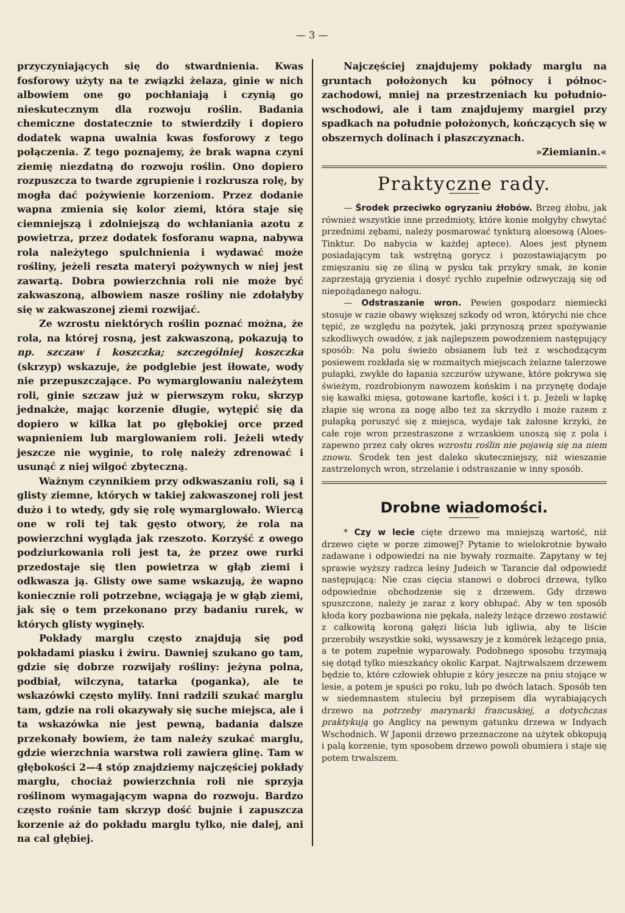— 3 —
przyczyniających się do stwardnienia. Kwas fosforowy użyty na te związki żelaza, ginie w nich albowiem one go pochłaniają i czynią go nieskutecznym dla rozwoju roślin. Badania chemiczne dostatecznie to stwierdziły i dopiero dodatek wapna uwalnia kwas fosforowy z tego połączenia. Z tego poznajemy, że brak wapna czyni ziemię niezdatną do rozwoju roślin. Ono dopiero rozpuszcza to twarde zgrupienie i rozkrusza rolę, by mogła dać pożywienie korzeniom. Przez dodanie wapna zmienia się kolor ziemi, która staje się ciemniejszą i zdolniejszą do wchłaniania azotu z powietrza, przez dodatek fosforanu wapna, nabywa rola należytego spulchnienia i wydawać może rośliny, jeżeli reszta materyi pożywnych w niej jest zawartą. Dobra powierzchnia roli nie może być zakwaszoną, albowiem nasze rośliny nie zdołałyby się w zakwaszonej ziemi rozwijać.
Ze wzrostu niektórych roślin poznać można, że rola, na której rosną, jest zakwaszoną, pokazują to np. szczaw i koszczka; szczególniej koszczka (skrzyp) wskazuje, że podglebie jest iłowate, wody nie przepuszczające. Po wymarglowaniu należytem roli, ginie szczaw już w pierwszym roku, skrzyp jednakże, mając korzenie długie, wytępić się da dopiero w kilka lat po głębokiej orce przed wapnieniem lub marglowaniem roli. Jeżeli wtedy jeszcze nie wyginie, to rolę należy zdrenować i usunąć z niej wilgoć zbyteczną.
Ważnym czynnikiem przy odkwaszaniu roli, są i glisty ziemne, których w takiej zakwaszonej roli jest dużo i to wtedy, gdy się rolę wymarglowało. Wiercą one w roli tej tak gęsto otwory, że rola na powierzchni wygląda jak rzeszoto. Korzyść z owego podziurkowania roli jest ta, że przez owe rurki przedostaje się tlen powietrza w głąb ziemi i odkwasza ją. Glisty owe same wskazują, że wapno koniecznie roli potrzebne, wciągają je w głąb ziemi, jak się o tem przekonano przy badaniu rurek, w których glisty wyginęły.
Pokłady marglu często znajdują się pod pokładami piasku i żwiru. Dawniej szukano go tam, gdzie się dobrze rozwijały rośliny: jeżyna polna, podbiał, wilczyna, tatarka (poganka), ale te wskazówki często myliły. Inni radzili szukać marglu tam, gdzie na roli okazywały się suche miejsca, ale i ta wskazówka nie jest pewną, badania dalsze przekonały bowiem, że tam należy szukać marglu, gdzie wierzchnia warstwa roli zawiera glinę. Tam w głębokości 2—4 stóp znajdziemy najczęściej pokłady marglu, chociaż powierzchnia roli nie sprzyja roślinom wymagającym wapna do rozwoju. Bardzo często rośnie tam skrzyp dość bujnie i zapuszcza korzenie aż do pokładu marglu tylko, nie dalej, ani na cal głębiej.
Najczęściej znajdujemy pokłady marglu na gruntach położonych ku północy i północ-zachodowi, mniej na przestrzeniach ku południo-wschodowi, ale i tam znajdujemy margiel przy spadkach na południe położonych, kończących się w obszernych dolinach i płaszczyznach.
»Ziemianin.«
Praktyczne rady.
— Środek przeciwko ogryzaniu żłobów. Brzeg żłobu, jak również wszystkie inne przedmioty, które konie mołgyby chwytać przednimi zębami, należy posmarować tynkturą aloesową (Aloes-Tinktur. Do nabycia w każdej aptece). Aloes jest płynem posiadającym tak wstrętną gorycz i pozostawiającym po zmięszaniu się ze śliną w pysku tak przykry smak, że konie zaprzestają gryzienia i dosyć rychło zupełnie odzwyczają się od niepożądanego nałogu.
— Odstraszanie wron. Pewien gospodarz niemiecki stosuje w razie obawy większej szkody od wron, którychi nie chce tępić, ze względu na pożytek, jaki przynoszą przez spożywanie szkodliwych owadów, z jak najlepszem powodzeniem następujący sposób: Na polu świeżo obsianem lub też z wschodzącym posiewem rozkłada się w rozmaitych miejscach żelazne talerzowe pułapki, zwykle do łapania szczurów używane, które pokrywa się świeżym, rozdrobionym nawozem końskim i na przynętę dodaje się kawałki mięsa, gotowane kartofle, kości i t. p. Jeżeli w łapkę złapie się wrona za nogę albo też za skrzydło i może razem z pułapką poruszyć się z miejsca, wydaje tak żałosne krzyki, że całe roje wron przestraszone z wrzaskiem unoszą się z pola i zapewno przez cały okres wzrostu roślin nie pojawią się na niem znowu. Środek ten jest daleko skuteczniejszy, niż wieszanie zastrzelonych wron, strzelanie i odstraszanie w inny sposób.
Drobne wiadomości.
* Czy w lecie cięte drzewo ma mniejszą wartość, niż drzewo cięte w porze zimowej? Pytanie to wielokrotnie bywało zadawane i odpowiedzi na nie bywały rozmaite. Zapytany w tej sprawie wyższy radzca leśny Judeich w Tarancie dał odpowiedź następującą: Nie czas cięcia stanowi o dobroci drzewa, tylko odpowiednie obchodzenie się z drzewem. Gdy drzewo spuszczone, należy je zaraz z kory obłupać. Aby w ten sposób kłoda kory pozbawiona nie pękała, należy leżące drzewo zostawić z całkowitą koroną gałęzi liścia lub igliwia, aby te liście przerobiły wszystkie soki, wyssawszy je z komórek leżącego pnia, a te potem zupełnie wyparowały. Podobnego sposobu trzymają się dotąd tylko mieszkańcy okolic Karpat. Najtrwalszem drzewem będzie to, które człowiek obłupie z kóry jeszcze na pniu stojące w lesie, a potem je spuści po roku, lub po dwóch latach. Sposób ten w siedemnastem stuleciu był przepisem dla wyrabiających drzewo na potrzeby marynarki francuskiej, a dotychczas praktykują go Anglicy na pewnym gatunku drzewa w Indyach Wschodnich. W Japonii drzewo przeznaczone na użytek obkopują i palą korzenie, tym sposobem drzewo powoli obumiera i staje się potem trwalszem.